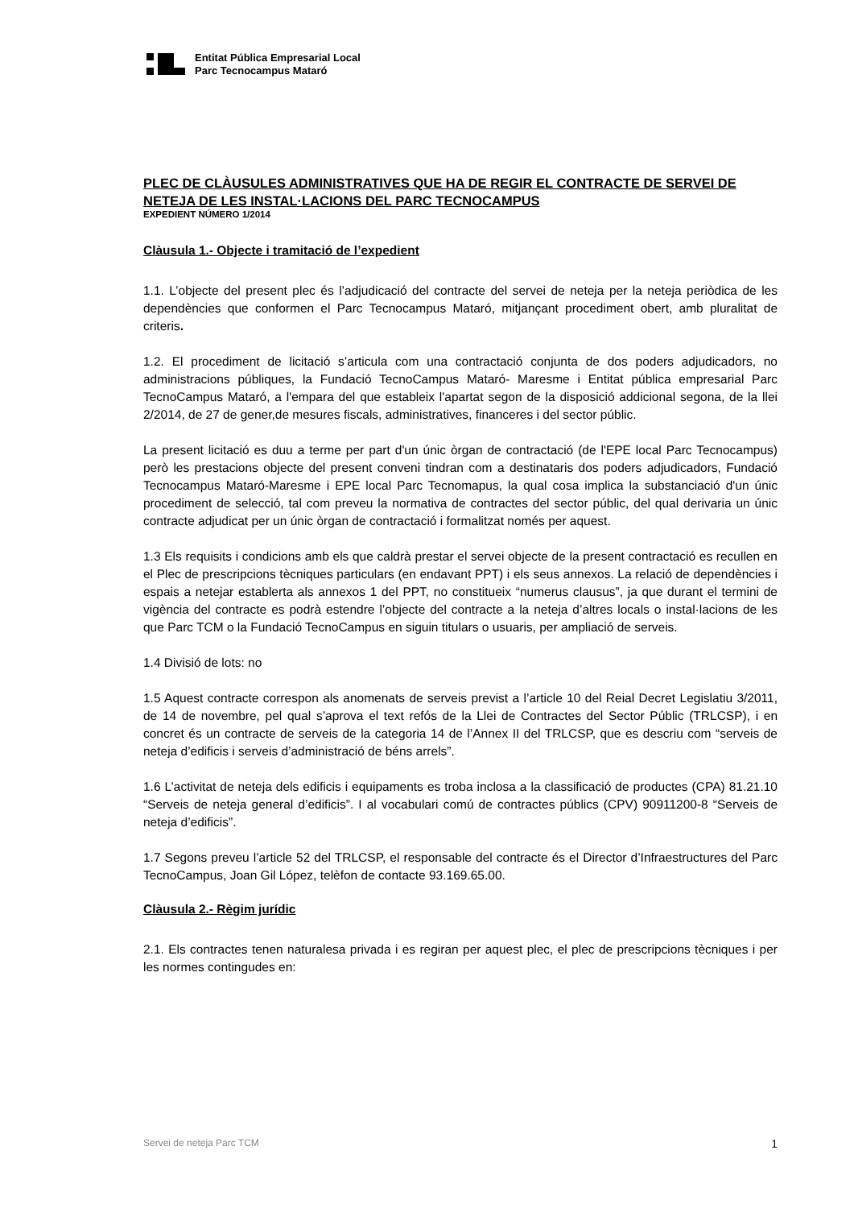Entitat Pública Empresarial Local
Parc Tecnocampus Mataró
PLEC DE CLÀUSULES ADMINISTRATIVES QUE HA DE REGIR EL CONTRACTE DE SERVEI DE NETEJA DE LES INSTAL·LACIONS DEL PARC TECNOCAMPUS
EXPEDIENT NÚMERO 1/2014
Clàusula 1.- Objecte i tramitació de l’expedient
1.1. L’objecte del present plec és l’adjudicació del contracte del servei de neteja per la neteja periòdica de les dependències que conformen el Parc Tecnocampus Mataró, mitjançant procediment obert, amb pluralitat de criteris.
1.2. El procediment de licitació s’articula com una contractació conjunta de dos poders adjudicadors, no administracions públiques, la Fundació TecnoCampus Mataró- Maresme i Entitat pública empresarial Parc TecnoCampus Mataró, a l'empara del que estableix l'apartat segon de la disposició addicional segona, de la llei 2/2014, de 27 de gener,de mesures fiscals, administratives, financeres i del sector públic.
La present licitació es duu a terme per part d'un únic òrgan de contractació (de l'EPE local Parc Tecnocampus) però les prestacions objecte del present conveni tindran com a destinataris dos poders adjudicadors, Fundació Tecnocampus Mataró-Maresme i EPE local Parc Tecnomapus, la qual cosa implica la substanciació d'un únic procediment de selecció, tal com preveu la normativa de contractes del sector públic, del qual derivaria un únic contracte adjudicat per un únic òrgan de contractació i formalitzat només per aquest.
1.3 Els requisits i condicions amb els que caldrà prestar el servei objecte de la present contractació es recullen en el Plec de prescripcions tècniques particulars (en endavant PPT) i els seus annexos. La relació de dependències i espais a netejar establerta als annexos 1 del PPT, no constitueix “numerus clausus”, ja que durant el termini de vigència del contracte es podrà estendre l’objecte del contracte a la neteja d’altres locals o instal·lacions de les que Parc TCM o la Fundació TecnoCampus en siguin titulars o usuaris, per ampliació de serveis.
1.4 Divisió de lots: no
1.5 Aquest contracte correspon als anomenats de serveis previst a l’article 10 del Reial Decret Legislatiu 3/2011, de 14 de novembre, pel qual s’aprova el text refós de la Llei de Contractes del Sector Públic (TRLCSP), i en concret és un contracte de serveis de la categoria 14 de l’Annex II del TRLCSP, que es descriu com “serveis de neteja d’edificis i serveis d’administració de béns arrels”.
1.6 L’activitat de neteja dels edificis i equipaments es troba inclosa a la classificació de productes (CPA) 81.21.10 “Serveis de neteja general d’edificis”. I al vocabulari comú de contractes públics (CPV) 90911200-8 “Serveis de neteja d’edificis”.
1.7 Segons preveu l’article 52 del TRLCSP, el responsable del contracte és el Director d’Infraestructures del Parc TecnoCampus, Joan Gil López, telèfon de contacte 93.169.65.00.
Clàusula 2.- Règim jurídic
2.1. Els contractes tenen naturalesa privada i es regiran per aquest plec, el plec de prescripcions tècniques i per les normes contingudes en:
Servei de neteja Parc TCM 1